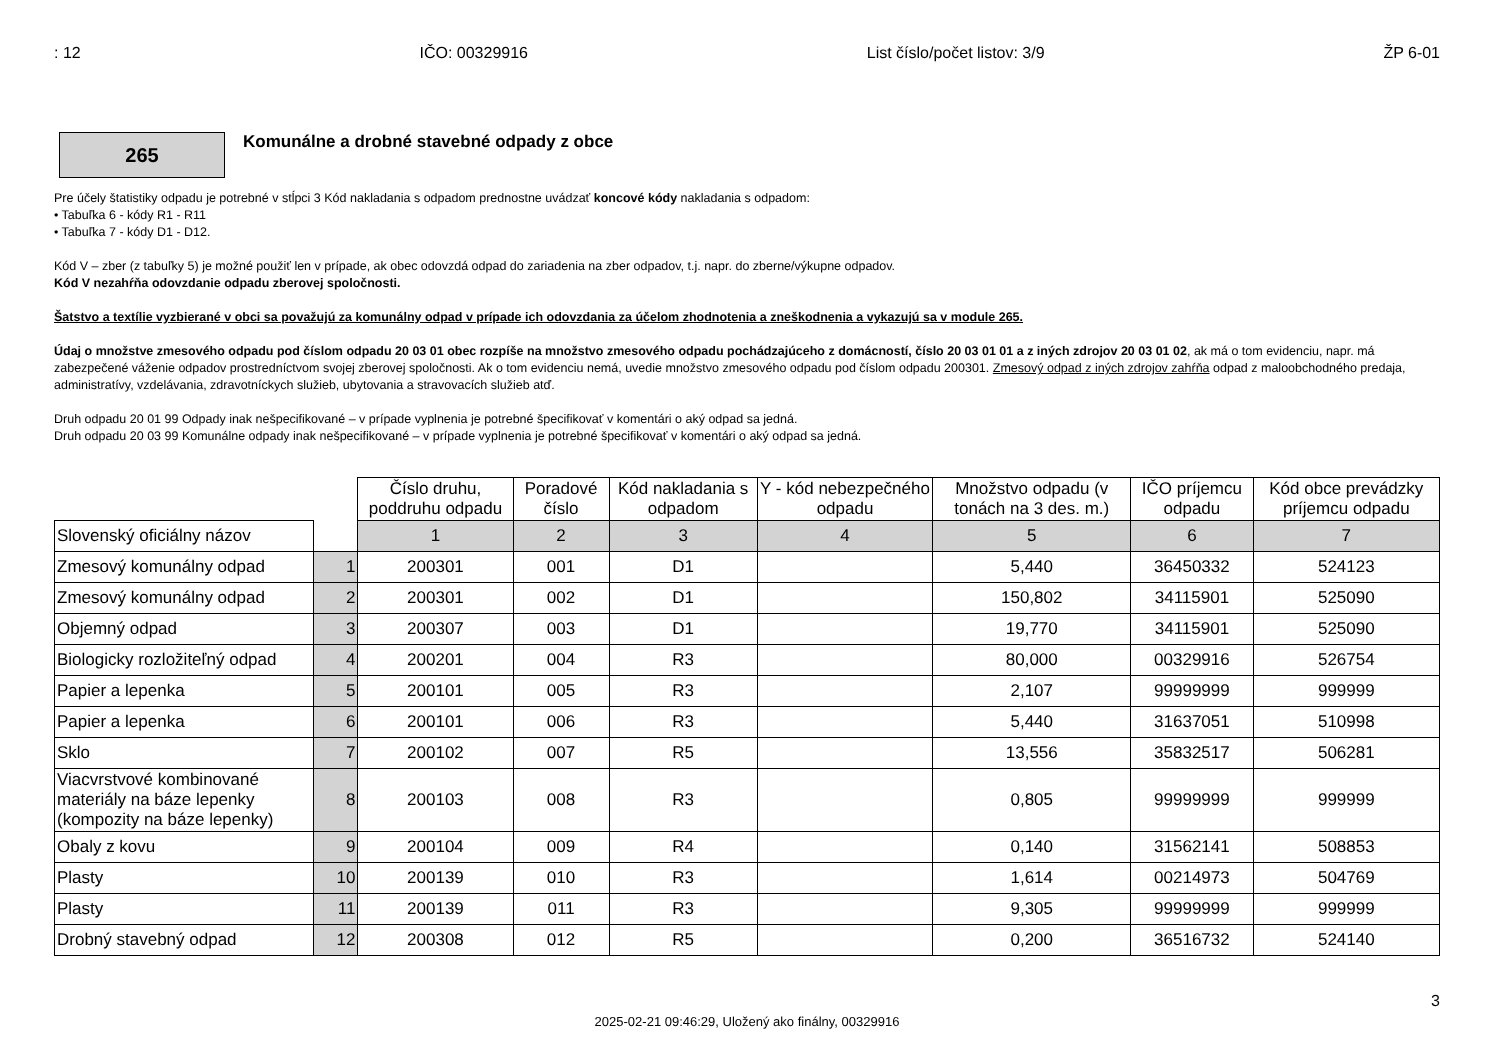: 12 IČO: 00329916 List číslo/počet listov: 3/9 ŽP 6-01
265
Komunálne a drobné stavebné odpady z obce
Pre účely štatistiky odpadu je potrebné v stĺpci 3 Kód nakladania s odpadom prednostne uvádzať koncové kódy nakladania s odpadom:
• Tabuľka 6 - kódy R1 - R11
• Tabuľka 7 - kódy D1 - D12.
Kód V – zber (z tabuľky 5) je možné použiť len v prípade, ak obec odovzdá odpad do zariadenia na zber odpadov, t.j. napr. do zberne/výkupne odpadov.
Kód V nezahŕňa odovzdanie odpadu zberovej spoločnosti.
Šatstvo a textílie vyzbierané v obci sa považujú za komunálny odpad v prípade ich odovzdania za účelom zhodnotenia a zneškodnenia a vykazujú sa v module 265.
Údaj o množstve zmesového odpadu pod číslom odpadu 20 03 01 obec rozpíše na množstvo zmesového odpadu pochádzajúceho z domácností, číslo 20 03 01 01 a z iných zdrojov 20 03 01 02, ak má o tom evidenciu, napr. má zabezpečené váženie odpadov prostredníctvom svojej zberovej spoločnosti. Ak o tom evidenciu nemá, uvedie množstvo zmesového odpadu pod číslom odpadu 200301. Zmesový odpad z iných zdrojov zahŕňa odpad z maloobchodného predaja, administratívy, vzdelávania, zdravotníckych služieb, ubytovania a stravovacích služieb atď.
Druh odpadu 20 01 99 Odpady inak nešpecifikované – v prípade vyplnenia je potrebné špecifikovať v komentári o aký odpad sa jedná.
Druh odpadu 20 03 99 Komunálne odpady inak nešpecifikované – v prípade vyplnenia je potrebné špecifikovať v komentári o aký odpad sa jedná.
| | | Číslo druhu, poddruhu odpadu | Poradové číslo | Kód nakladania s odpadom | Y - kód nebezpečného odpadu | Množstvo odpadu (v tonách na 3 des. m.) | IČO príjemcu odpadu | Kód obce prevádzky príjemcu odpadu |
| --- | --- | --- | --- | --- | --- | --- | --- | --- |
| Slovenský oficiálny názov | | 1 | 2 | 3 | 4 | 5 | 6 | 7 |
| Zmesový komunálny odpad | 1 | 200301 | 001 | D1 | | 5,440 | 36450332 | 524123 |
| Zmesový komunálny odpad | 2 | 200301 | 002 | D1 | | 150,802 | 34115901 | 525090 |
| Objemný odpad | 3 | 200307 | 003 | D1 | | 19,770 | 34115901 | 525090 |
| Biologicky rozložiteľný odpad | 4 | 200201 | 004 | R3 | | 80,000 | 00329916 | 526754 |
| Papier a lepenka | 5 | 200101 | 005 | R3 | | 2,107 | 99999999 | 999999 |
| Papier a lepenka | 6 | 200101 | 006 | R3 | | 5,440 | 31637051 | 510998 |
| Sklo | 7 | 200102 | 007 | R5 | | 13,556 | 35832517 | 506281 |
| Viacvrstvové kombinované materiály na báze lepenky (kompozity na báze lepenky) | 8 | 200103 | 008 | R3 | | 0,805 | 99999999 | 999999 |
| Obaly z kovu | 9 | 200104 | 009 | R4 | | 0,140 | 31562141 | 508853 |
| Plasty | 10 | 200139 | 010 | R3 | | 1,614 | 00214973 | 504769 |
| Plasty | 11 | 200139 | 011 | R3 | | 9,305 | 99999999 | 999999 |
| Drobný stavebný odpad | 12 | 200308 | 012 | R5 | | 0,200 | 36516732 | 524140 |
3
2025-02-21 09:46:29, Uložený ako finálny, 00329916